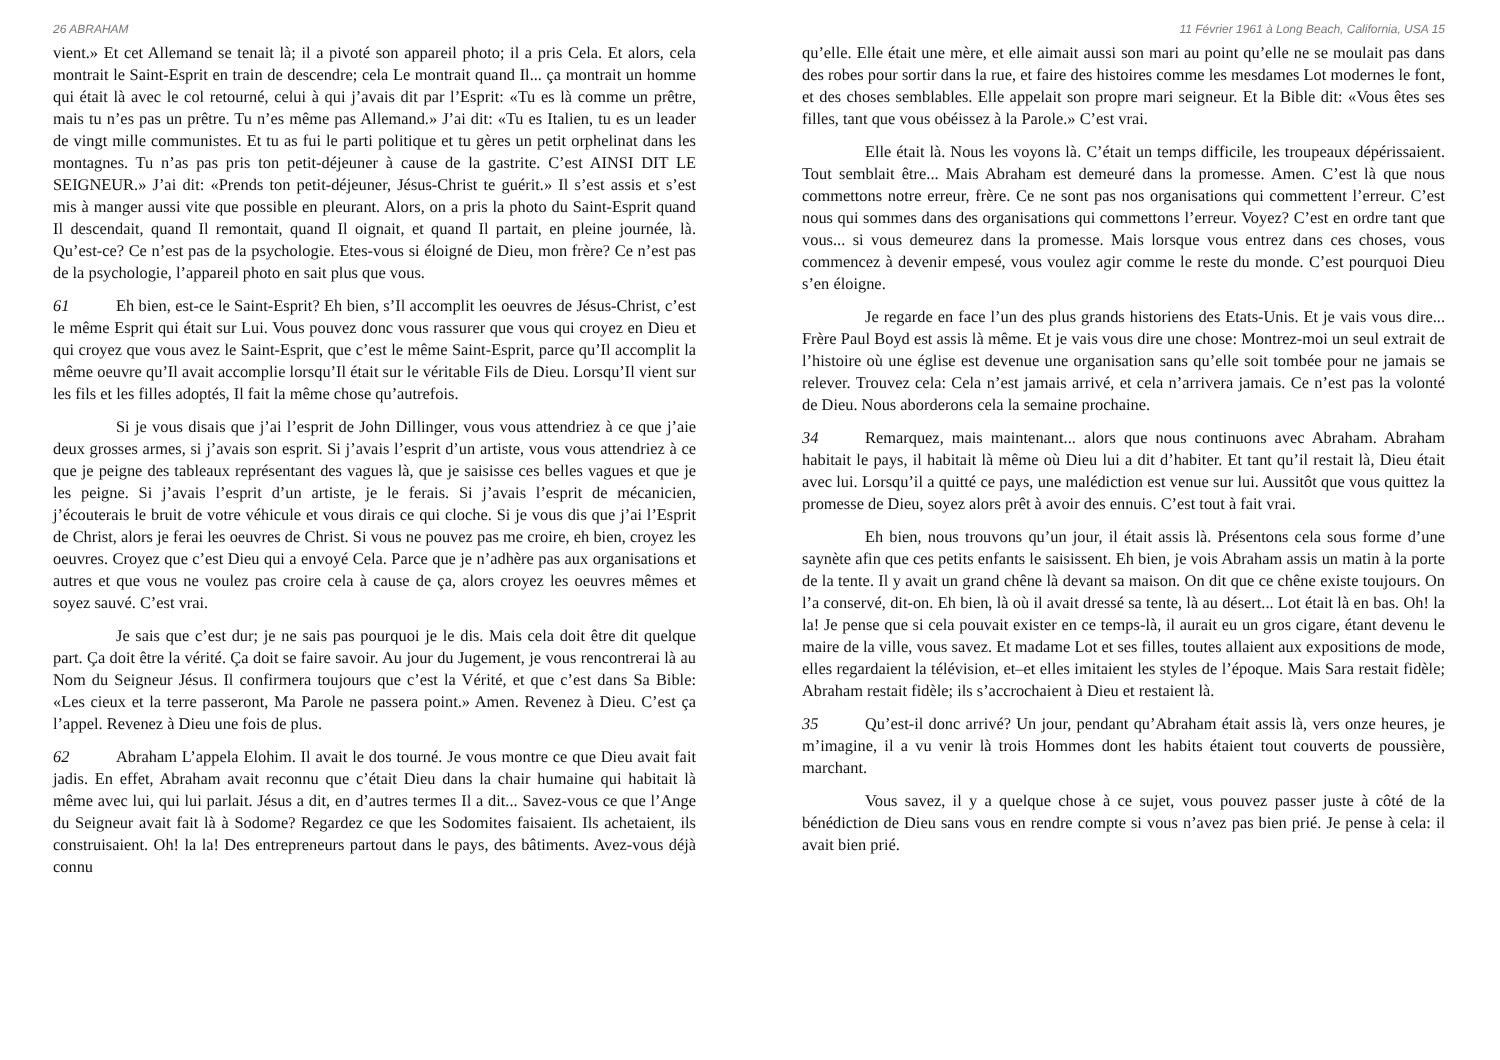26 ABRAHAM
vient.» Et cet Allemand se tenait là; il a pivoté son appareil photo; il a pris Cela. Et alors, cela montrait le Saint-Esprit en train de descendre; cela Le montrait quand Il... ça montrait un homme qui était là avec le col retourné, celui à qui j’avais dit par l’Esprit: «Tu es là comme un prêtre, mais tu n’es pas un prêtre. Tu n’es même pas Allemand.» J’ai dit: «Tu es Italien, tu es un leader de vingt mille communistes. Et tu as fui le parti politique et tu gères un petit orphelinat dans les montagnes. Tu n’as pas pris ton petit-déjeuner à cause de la gastrite. C’est AINSI DIT LE SEIGNEUR.» J’ai dit: «Prends ton petit-déjeuner, Jésus-Christ te guérit.» Il s’est assis et s’est mis à manger aussi vite que possible en pleurant. Alors, on a pris la photo du Saint-Esprit quand Il descendait, quand Il remontait, quand Il oignait, et quand Il partait, en pleine journée, là. Qu’est-ce? Ce n’est pas de la psychologie. Etes-vous si éloigné de Dieu, mon frère? Ce n’est pas de la psychologie, l’appareil photo en sait plus que vous.
61 Eh bien, est-ce le Saint-Esprit? Eh bien, s’Il accomplit les oeuvres de Jésus-Christ, c’est le même Esprit qui était sur Lui. Vous pouvez donc vous rassurer que vous qui croyez en Dieu et qui croyez que vous avez le Saint-Esprit, que c’est le même Saint-Esprit, parce qu’Il accomplit la même oeuvre qu’Il avait accomplie lorsqu’Il était sur le véritable Fils de Dieu. Lorsqu’Il vient sur les fils et les filles adoptés, Il fait la même chose qu’autrefois.
Si je vous disais que j’ai l’esprit de John Dillinger, vous vous attendriez à ce que j’aie deux grosses armes, si j’avais son esprit. Si j’avais l’esprit d’un artiste, vous vous attendriez à ce que je peigne des tableaux représentant des vagues là, que je saisisse ces belles vagues et que je les peigne. Si j’avais l’esprit d’un artiste, je le ferais. Si j’avais l’esprit de mécanicien, j’écouterais le bruit de votre véhicule et vous dirais ce qui cloche. Si je vous dis que j’ai l’Esprit de Christ, alors je ferai les oeuvres de Christ. Si vous ne pouvez pas me croire, eh bien, croyez les oeuvres. Croyez que c’est Dieu qui a envoyé Cela. Parce que je n’adhère pas aux organisations et autres et que vous ne voulez pas croire cela à cause de ça, alors croyez les oeuvres mêmes et soyez sauvé. C’est vrai.
Je sais que c’est dur; je ne sais pas pourquoi je le dis. Mais cela doit être dit quelque part. Ça doit être la vérité. Ça doit se faire savoir. Au jour du Jugement, je vous rencontrerai là au Nom du Seigneur Jésus. Il confirmera toujours que c’est la Vérité, et que c’est dans Sa Bible: «Les cieux et la terre passeront, Ma Parole ne passera point.» Amen. Revenez à Dieu. C’est ça l’appel. Revenez à Dieu une fois de plus.
62 Abraham L’appela Elohim. Il avait le dos tourné. Je vous montre ce que Dieu avait fait jadis. En effet, Abraham avait reconnu que c’était Dieu dans la chair humaine qui habitait là même avec lui, qui lui parlait. Jésus a dit, en d’autres termes Il a dit... Savez-vous ce que l’Ange du Seigneur avait fait là à Sodome? Regardez ce que les Sodomites faisaient. Ils achetaient, ils construisaient. Oh! la la! Des entrepreneurs partout dans le pays, des bâtiments. Avez-vous déjà connu
11 Février 1961 à Long Beach, California, USA 15
qu’elle. Elle était une mère, et elle aimait aussi son mari au point qu’elle ne se moulait pas dans des robes pour sortir dans la rue, et faire des histoires comme les mesdames Lot modernes le font, et des choses semblables. Elle appelait son propre mari seigneur. Et la Bible dit: «Vous êtes ses filles, tant que vous obéissez à la Parole.» C’est vrai.
Elle était là. Nous les voyons là. C’était un temps difficile, les troupeaux dépérissaient. Tout semblait être... Mais Abraham est demeuré dans la promesse. Amen. C’est là que nous commettons notre erreur, frère. Ce ne sont pas nos organisations qui commettent l’erreur. C’est nous qui sommes dans des organisations qui commettons l’erreur. Voyez? C’est en ordre tant que vous... si vous demeurez dans la promesse. Mais lorsque vous entrez dans ces choses, vous commencez à devenir empesé, vous voulez agir comme le reste du monde. C’est pourquoi Dieu s’en éloigne.
Je regarde en face l’un des plus grands historiens des Etats-Unis. Et je vais vous dire... Frère Paul Boyd est assis là même. Et je vais vous dire une chose: Montrez-moi un seul extrait de l’histoire où une église est devenue une organisation sans qu’elle soit tombée pour ne jamais se relever. Trouvez cela: Cela n’est jamais arrivé, et cela n’arrivera jamais. Ce n’est pas la volonté de Dieu. Nous aborderons cela la semaine prochaine.
34 Remarquez, mais maintenant... alors que nous continuons avec Abraham. Abraham habitait le pays, il habitait là même où Dieu lui a dit d’habiter. Et tant qu’il restait là, Dieu était avec lui. Lorsqu’il a quitté ce pays, une malédiction est venue sur lui. Aussitôt que vous quittez la promesse de Dieu, soyez alors prêt à avoir des ennuis. C’est tout à fait vrai.
Eh bien, nous trouvons qu’un jour, il était assis là. Présentons cela sous forme d’une saynète afin que ces petits enfants le saisissent. Eh bien, je vois Abraham assis un matin à la porte de la tente. Il y avait un grand chêne là devant sa maison. On dit que ce chêne existe toujours. On l’a conservé, dit-on. Eh bien, là où il avait dressé sa tente, là au désert... Lot était là en bas. Oh! la la! Je pense que si cela pouvait exister en ce temps-là, il aurait eu un gros cigare, étant devenu le maire de la ville, vous savez. Et madame Lot et ses filles, toutes allaient aux expositions de mode, elles regardaient la télévision, et–et elles imitaient les styles de l’époque. Mais Sara restait fidèle; Abraham restait fidèle; ils s’accrochaient à Dieu et restaient là.
35 Qu’est-il donc arrivé? Un jour, pendant qu’Abraham était assis là, vers onze heures, je m’imagine, il a vu venir là trois Hommes dont les habits étaient tout couverts de poussière, marchant.
Vous savez, il y a quelque chose à ce sujet, vous pouvez passer juste à côté de la bénédiction de Dieu sans vous en rendre compte si vous n’avez pas bien prié. Je pense à cela: il avait bien prié.